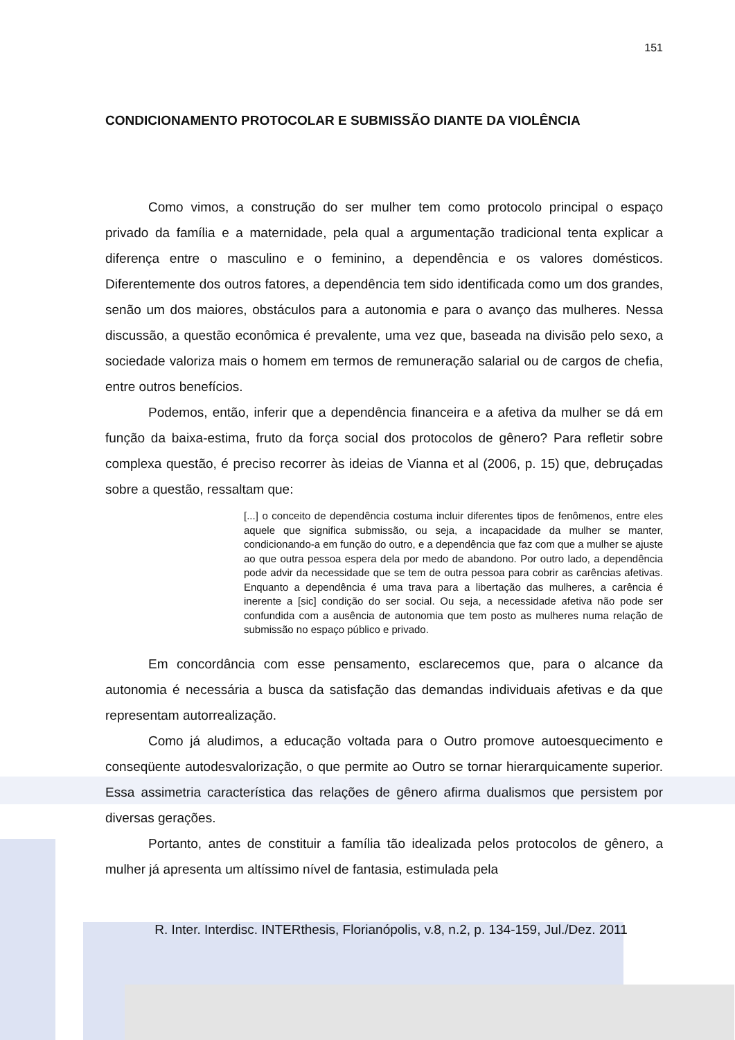151
CONDICIONAMENTO PROTOCOLAR E SUBMISSÃO DIANTE DA VIOLÊNCIA
Como vimos, a construção do ser mulher tem como protocolo principal o espaço privado da família e a maternidade, pela qual a argumentação tradicional tenta explicar a diferença entre o masculino e o feminino, a dependência e os valores domésticos. Diferentemente dos outros fatores, a dependência tem sido identificada como um dos grandes, senão um dos maiores, obstáculos para a autonomia e para o avanço das mulheres. Nessa discussão, a questão econômica é prevalente, uma vez que, baseada na divisão pelo sexo, a sociedade valoriza mais o homem em termos de remuneração salarial ou de cargos de chefia, entre outros benefícios.
Podemos, então, inferir que a dependência financeira e a afetiva da mulher se dá em função da baixa-estima, fruto da força social dos protocolos de gênero? Para refletir sobre complexa questão, é preciso recorrer às ideias de Vianna et al (2006, p. 15) que, debruçadas sobre a questão, ressaltam que:
[...] o conceito de dependência costuma incluir diferentes tipos de fenômenos, entre eles aquele que significa submissão, ou seja, a incapacidade da mulher se manter, condicionando-a em função do outro, e a dependência que faz com que a mulher se ajuste ao que outra pessoa espera dela por medo de abandono. Por outro lado, a dependência pode advir da necessidade que se tem de outra pessoa para cobrir as carências afetivas. Enquanto a dependência é uma trava para a libertação das mulheres, a carência é inerente a [sic] condição do ser social. Ou seja, a necessidade afetiva não pode ser confundida com a ausência de autonomia que tem posto as mulheres numa relação de submissão no espaço público e privado.
Em concordância com esse pensamento, esclarecemos que, para o alcance da autonomia é necessária a busca da satisfação das demandas individuais afetivas e da que representam autorrealização.
Como já aludimos, a educação voltada para o Outro promove autoesquecimento e conseqüente autodesvalorização, o que permite ao Outro se tornar hierarquicamente superior. Essa assimetria característica das relações de gênero afirma dualismos que persistem por diversas gerações.
Portanto, antes de constituir a família tão idealizada pelos protocolos de gênero, a mulher já apresenta um altíssimo nível de fantasia, estimulada pela
R. Inter. Interdisc. INTERthesis, Florianópolis, v.8, n.2, p. 134-159, Jul./Dez. 2011